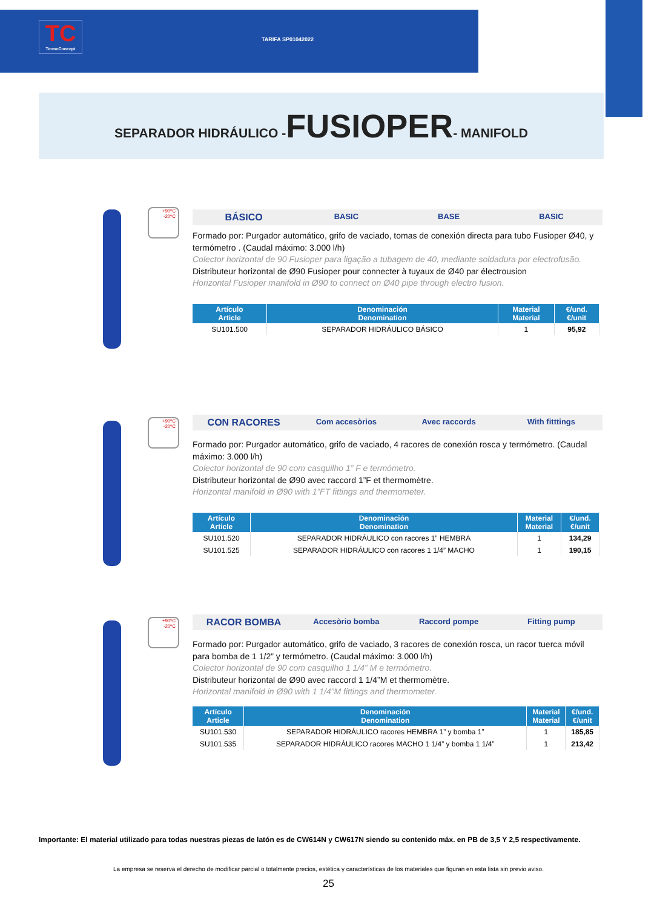TC
TermoConcept
TARIFA SP01042022
SEPARADOR HIDRÁULICO -FUSIOPER- MANIFOLD
+90ºC
-20ºC
BÁSICO BASIC BASE BASIC
Formado por: Purgador automático, grifo de vaciado, tomas de conexión directa para tubo Fusioper Ø40, y termómetro . (Caudal máximo: 3.000 l/h)
Colector horizontal de 90 Fusioper para ligação a tubagem de 40, mediante soldadura por electrofusão.
Distributeur horizontal de Ø90 Fusioper pour connecter à tuyaux de Ø40 par électrousion
Horizontal Fusioper manifold in Ø90 to connect on Ø40 pipe through electro fusion.
| Artículo Article | Denominación Denomination | Material Material | €/und. €/unit |
| --- | --- | --- | --- |
| SU101.500 | SEPARADOR HIDRÁULICO BÁSICO | 1 | 95,92 |
+90ºC
-20ºC
CON RACORES Com accesòrios Avec raccords With fitttings
Formado por: Purgador automático, grifo de vaciado, 4 racores de conexión rosca y termómetro. (Caudal máximo: 3.000 l/h)
Colector horizontal de 90 com casquilho 1” F e termómetro.
Distributeur horizontal de Ø90 avec raccord 1”F et thermomètre.
Horizontal manifold in Ø90 with 1”FT fittings and thermometer.
| Artículo Article | Denominación Denomination | Material Material | €/und. €/unit |
| --- | --- | --- | --- |
| SU101.520 | SEPARADOR HIDRÁULICO con racores 1” HEMBRA | 1 | 134,29 |
| SU101.525 | SEPARADOR HIDRÁULICO con racores 1 1/4” MACHO | 1 | 190,15 |
+90ºC
-20ºC
RACOR BOMBA Accesòrio bomba Raccord pompe Fitting pump
Formado por: Purgador automático, grifo de vaciado, 3 racores de conexión rosca, un racor tuerca móvil para bomba de 1 1/2” y termómetro. (Caudal máximo: 3.000 l/h)
Colector horizontal de 90 com casquilho 1 1/4” M e termómetro.
Distributeur horizontal de Ø90 avec raccord 1 1/4”M et thermomètre.
Horizontal manifold in Ø90 with 1 1/4”M fittings and thermometer.
| Artículo Article | Denominación Denomination | Material Material | €/und. €/unit |
| --- | --- | --- | --- |
| SU101.530 | SEPARADOR HIDRÁULICO racores HEMBRA 1” y bomba 1” | 1 | 185,85 |
| SU101.535 | SEPARADOR HIDRÁULICO racores MACHO 1 1/4” y bomba 1 1/4” | 1 | 213,42 |
Importante: El material utilizado para todas nuestras piezas de latón es de CW614N y CW617N siendo su contenido máx. en PB de 3,5 Y 2,5 respectivamente.
La empresa se reserva el derecho de modificar parcial o totalmente precios, estética y características de los materiales que figuran en esta lista sin previo aviso.
25